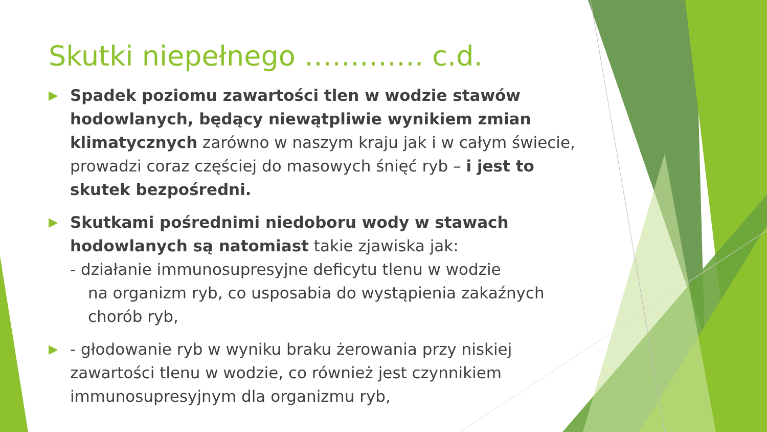Skutki niepełnego …………. c.d.
▶
Spadek poziomu zawartości tlen w wodzie stawów hodowlanych, będący niewątpliwie wynikiem zmian klimatycznych zarówno w naszym kraju jak i w całym świecie, prowadzi coraz częściej do masowych śnięć ryb – i jest to skutek bezpośredni.
▶
Skutkami pośrednimi niedoboru wody w stawach hodowlanych są natomiast takie zjawiska jak:
- działanie immunosupresyjne deficytu tlenu w wodzie
na organizm ryb, co usposabia do wystąpienia zakaźnych chorób ryb,
▶
- głodowanie ryb w wyniku braku żerowania przy niskiej zawartości tlenu w wodzie, co również jest czynnikiem immunosupresyjnym dla organizmu ryb,